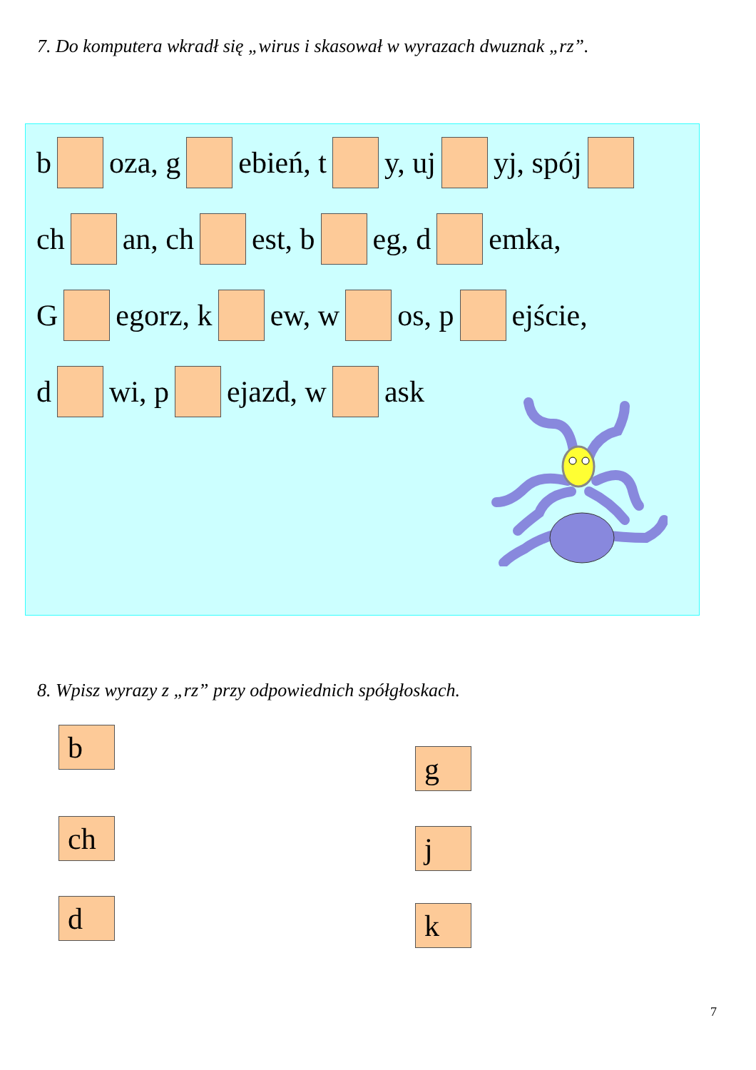7. Do komputera wkradł się „wirus i skasował w wyrazach dwuznak „rz”.
b oza, g ebień, t y, uj yj, spój
ch an, ch est, b eg, d emka,
G egorz, k ew, w os, p ejście,
d wi, p ejazd, w ask
8. Wpisz wyrazy z „rz” przy odpowiednich spółgłoskach.
b
g
ch j
d k
7